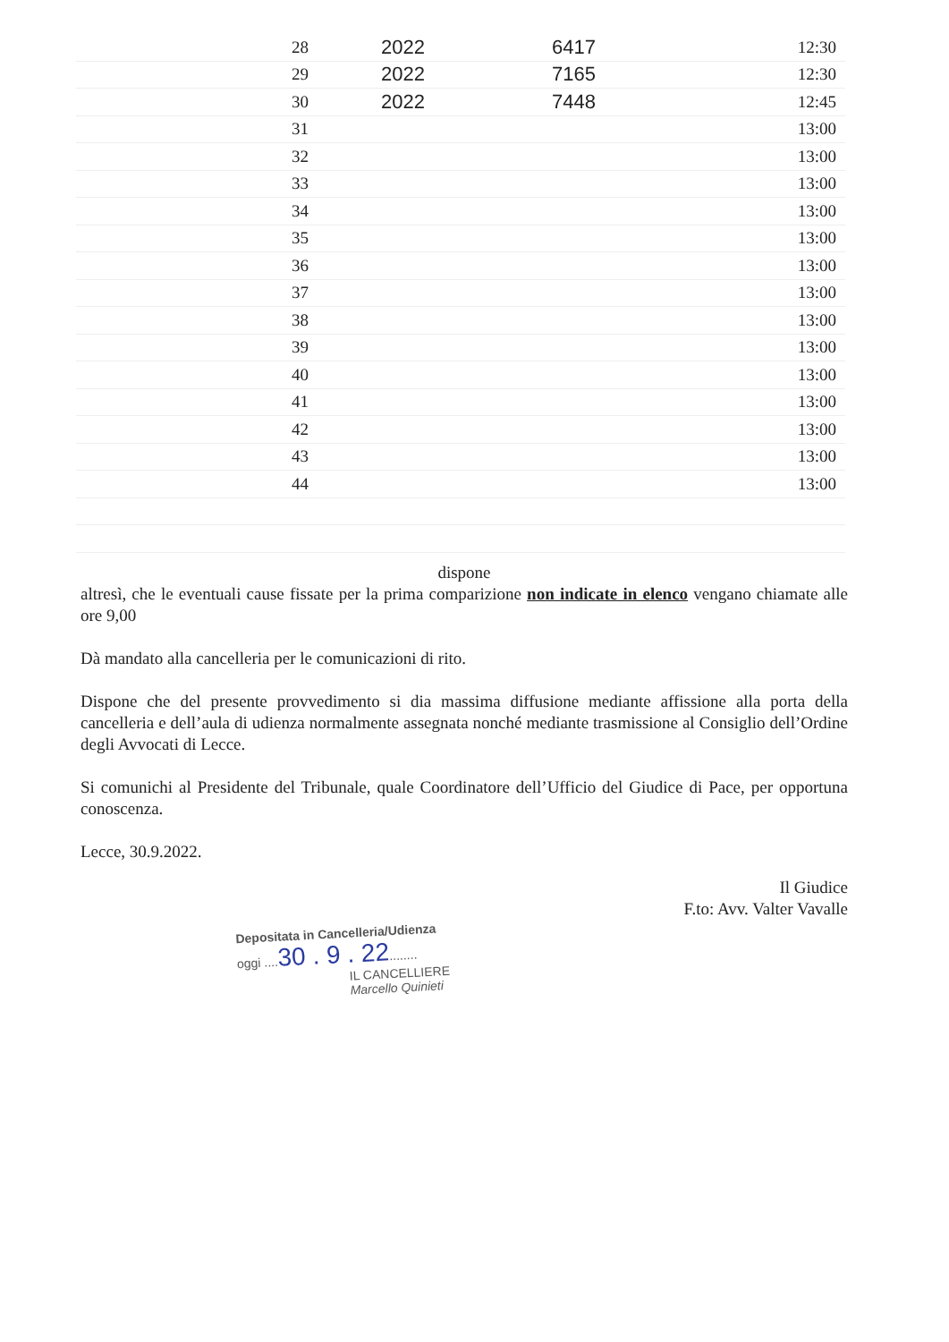| 28 | 2022 | 6417 | 12:30 |
| 29 | 2022 | 7165 | 12:30 |
| 30 | 2022 | 7448 | 12:45 |
| 31 | | | 13:00 |
| 32 | | | 13:00 |
| 33 | | | 13:00 |
| 34 | | | 13:00 |
| 35 | | | 13:00 |
| 36 | | | 13:00 |
| 37 | | | 13:00 |
| 38 | | | 13:00 |
| 39 | | | 13:00 |
| 40 | | | 13:00 |
| 41 | | | 13:00 |
| 42 | | | 13:00 |
| 43 | | | 13:00 |
| 44 | | | 13:00 |
dispone
altresì, che le eventuali cause fissate per la prima comparizione non indicate in elenco vengano chiamate alle ore 9,00
Dà mandato alla cancelleria per le comunicazioni di rito.
Dispone che del presente provvedimento si dia massima diffusione mediante affissione alla porta della cancelleria e dell’aula di udienza normalmente assegnata nonché mediante trasmissione al Consiglio dell’Ordine degli Avvocati di Lecce.
Si comunichi al Presidente del Tribunale, quale Coordinatore dell’Ufficio del Giudice di Pace, per opportuna conoscenza.
Lecce, 30.9.2022.
Il Giudice
F.to: Avv. Valter Vavalle
Depositata in Cancelleria/Udienza
oggi ....30 . 9 . 22........
IL CANCELLIERE
Marcello Quinieti